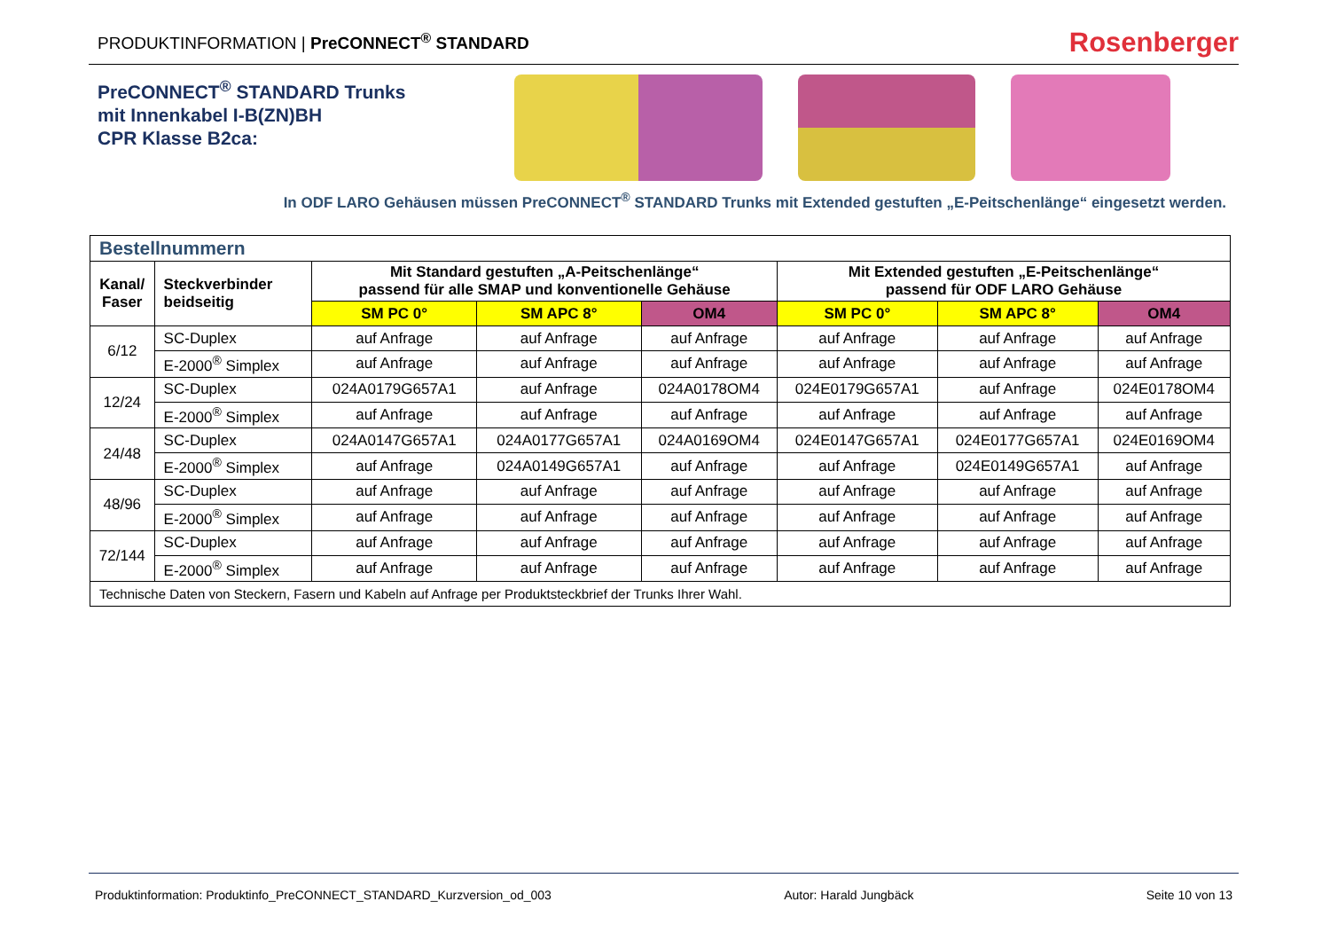PRODUKTINFORMATION | PreCONNECT<sup>®</sup> STANDARD
Rosenberger
PreCONNECT<sup>®</sup> STANDARD Trunks
mit Innenkabel I-B(ZN)BH
CPR Klasse B2ca:
In ODF LARO Gehäusen müssen PreCONNECT<sup>®</sup> STANDARD Trunks mit Extended gestuften „E-Peitschenlänge“ eingesetzt werden.
| Bestellnummern | | | | | | | |
| --- | --- | --- | --- | --- | --- | --- | --- |
| Kanal/ Faser | Steckverbinder beidseitig | Mit Standard gestuften „A-Peitschenlänge“ passend für alle SMAP und konventionelle Gehäuse | | | Mit Extended gestuften „E-Peitschenlänge“ passend für ODF LARO Gehäuse | | |
| | | SM PC 0° | SM APC 8° | OM4 | SM PC 0° | SM APC 8° | OM4 |
| 6/12 | SC-Duplex | auf Anfrage | auf Anfrage | auf Anfrage | auf Anfrage | auf Anfrage | auf Anfrage |
| | E-2000<sup>®</sup> Simplex | auf Anfrage | auf Anfrage | auf Anfrage | auf Anfrage | auf Anfrage | auf Anfrage |
| 12/24 | SC-Duplex | 024A0179G657A1 | auf Anfrage | 024A0178OM4 | 024E0179G657A1 | auf Anfrage | 024E0178OM4 |
| | E-2000<sup>®</sup> Simplex | auf Anfrage | auf Anfrage | auf Anfrage | auf Anfrage | auf Anfrage | auf Anfrage |
| 24/48 | SC-Duplex | 024A0147G657A1 | 024A0177G657A1 | 024A0169OM4 | 024E0147G657A1 | 024E0177G657A1 | 024E0169OM4 |
| | E-2000<sup>®</sup> Simplex | auf Anfrage | 024A0149G657A1 | auf Anfrage | auf Anfrage | 024E0149G657A1 | auf Anfrage |
| 48/96 | SC-Duplex | auf Anfrage | auf Anfrage | auf Anfrage | auf Anfrage | auf Anfrage | auf Anfrage |
| | E-2000<sup>®</sup> Simplex | auf Anfrage | auf Anfrage | auf Anfrage | auf Anfrage | auf Anfrage | auf Anfrage |
| 72/144 | SC-Duplex | auf Anfrage | auf Anfrage | auf Anfrage | auf Anfrage | auf Anfrage | auf Anfrage |
| | E-2000<sup>®</sup> Simplex | auf Anfrage | auf Anfrage | auf Anfrage | auf Anfrage | auf Anfrage | auf Anfrage |
| Technische Daten von Steckern, Fasern und Kabeln auf Anfrage per Produktsteckbrief der Trunks Ihrer Wahl. | | | | | | | |
Produktinformation: Produktinfo_PreCONNECT_STANDARD_Kurzversion_od_003 Autor: Harald Jungbäck Seite 10 von 13